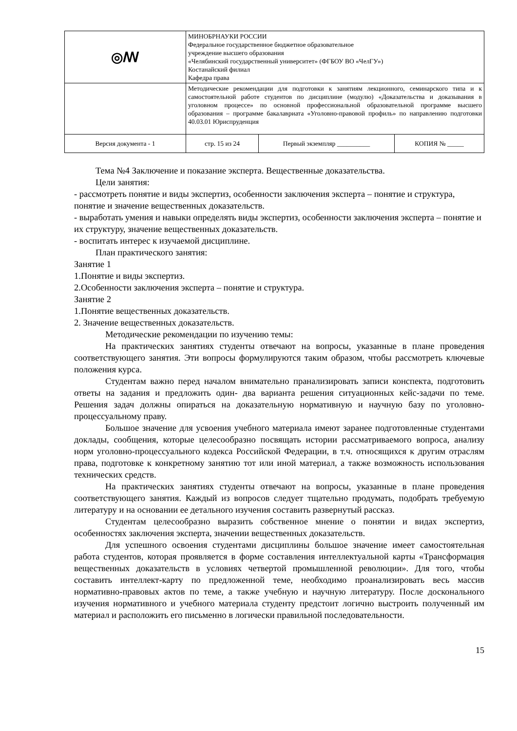| ◎ꟿ | МИНОБРНАУКИ РОССИИ Федеральное государственное бюджетное образовательное учреждение высшего образования «Челябинский государственный университет» (ФГБОУ ВО «ЧелГУ») Костанайский филиал Кафедра права | | |
| | Методические рекомендации для подготовки к занятиям лекционного, семинарского типа и к самостоятельной работе студентов по дисциплине (модулю) «Доказательства и доказывания в уголовном процессе» по основной профессиональной образовательной программе высшего образования – программе бакалавриата «Уголовно-правовой профиль» по направлению подготовки 40.03.01 Юриспруденция | | |
| Версия документа - 1 | стр. 15 из 24 | Первый экземпляр __________ | КОПИЯ № _____ |
Тема №4 Заключение и показание эксперта. Вещественные доказательства.
Цели занятия:
- рассмотреть понятие и виды экспертиз, особенности заключения эксперта – понятие и структура, понятие и значение вещественных доказательств.
- выработать умения и навыки определять виды экспертиз, особенности заключения эксперта – понятие и их структуру, значение вещественных доказательств.
- воспитать интерес к изучаемой дисциплине.
План практического занятия:
Занятие 1
1.Понятие и виды экспертиз.
2.Особенности заключения эксперта – понятие и структура.
Занятие 2
1.Понятие вещественных доказательств.
2. Значение вещественных доказательств.
Методические рекомендации по изучению темы:
На практических занятиях студенты отвечают на вопросы, указанные в плане проведения соответствующего занятия. Эти вопросы формулируются таким образом, чтобы рассмотреть ключевые положения курса.
Студентам важно перед началом внимательно пранализировать записи конспекта, подготовить ответы на задания и предложить один- два варианта решения ситуационных кейс-задачи по теме. Решения задач должны опираться на доказательную нормативную и научную базу по уголовно-процессуальному праву.
Большое значение для усвоения учебного материала имеют заранее подготовленные студентами доклады, сообщения, которые целесообразно посвящать истории рассматриваемого вопроса, анализу норм уголовно-процессуального кодекса Российской Федерации, в т.ч. относящихся к другим отраслям права, подготовке к конкретному занятию тот или иной материал, а также возможность использования технических средств.
На практических занятиях студенты отвечают на вопросы, указанные в плане проведения соответствующего занятия. Каждый из вопросов следует тщательно продумать, подобрать требуемую литературу и на основании ее детального изучения составить развернутый рассказ.
Студентам целесообразно выразить собственное мнение о понятии и видах экспертиз, особенностях заключения эксперта, значении вещественных доказательств.
Для успешного освоения студентами дисциплины большое значение имеет самостоятельная работа студентов, которая проявляется в форме составления интеллектуальной карты «Трансформация вещественных доказательств в условиях четвертой промышленной революции». Для того, чтобы составить интеллект-карту по предложенной теме, необходимо проанализировать весь массив нормативно-правовых актов по теме, а также учебную и научную литературу. После досконального изучения нормативного и учебного материала студенту предстоит логично выстроить полученный им материал и расположить его письменно в логически правильной последовательности.
15